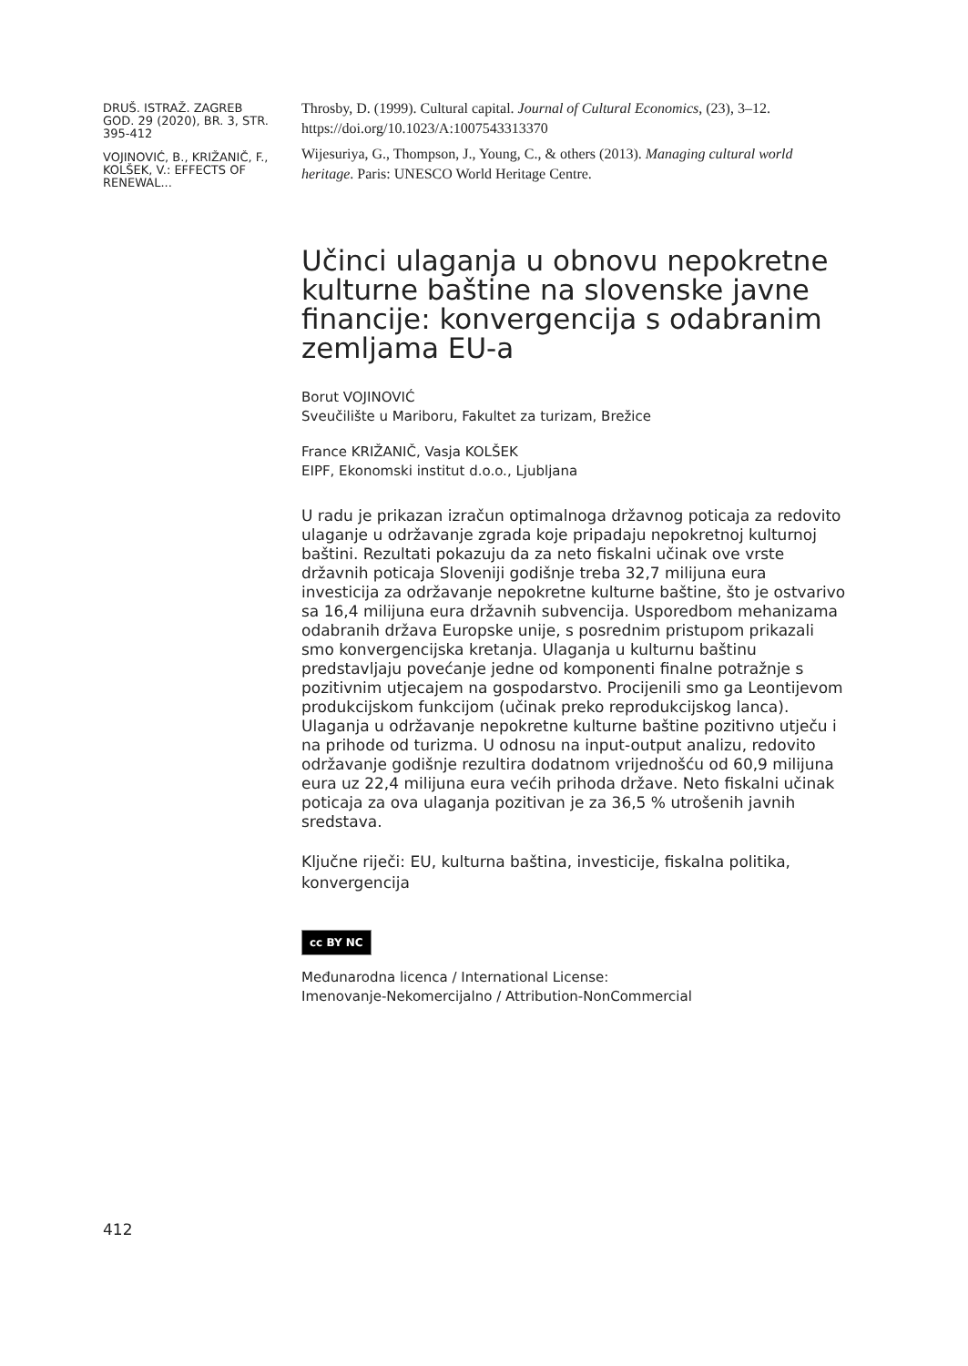DRUŠ. ISTRAŽ. ZAGREB GOD. 29 (2020), BR. 3, STR. 395-412
VOJINOVIĆ, B., KRIŽANIČ, F., KOLŠEK, V.: EFFECTS OF RENEWAL...
Throsby, D. (1999). Cultural capital. Journal of Cultural Economics, (23), 3–12. https://doi.org/10.1023/A:1007543313370
Wijesuriya, G., Thompson, J., Young, C., & others (2013). Managing cultural world heritage. Paris: UNESCO World Heritage Centre.
Učinci ulaganja u obnovu nepokretne kulturne baštine na slovenske javne financije: konvergencija s odabranim zemljama EU-a
Borut VOJINOVIĆ
Sveučilište u Mariboru, Fakultet za turizam, Brežice
France KRIŽANIČ, Vasja KOLŠEK
EIPF, Ekonomski institut d.o.o., Ljubljana
U radu je prikazan izračun optimalnoga državnog poticaja za redovito ulaganje u održavanje zgrada koje pripadaju nepokretnoj kulturnoj baštini. Rezultati pokazuju da za neto fiskalni učinak ove vrste državnih poticaja Sloveniji godišnje treba 32,7 milijuna eura investicija za održavanje nepokretne kulturne baštine, što je ostvarivo sa 16,4 milijuna eura državnih subvencija. Usporedbom mehanizama odabranih država Europske unije, s posrednim pristupom prikazali smo konvergencijska kretanja. Ulaganja u kulturnu baštinu predstavljaju povećanje jedne od komponenti finalne potražnje s pozitivnim utjecajem na gospodarstvo. Procijenili smo ga Leontijevom produkcijskom funkcijom (učinak preko reprodukcijskog lanca). Ulaganja u održavanje nepokretne kulturne baštine pozitivno utječu i na prihode od turizma. U odnosu na input-output analizu, redovito održavanje godišnje rezultira dodatnom vrijednošću od 60,9 milijuna eura uz 22,4 milijuna eura većih prihoda države. Neto fiskalni učinak poticaja za ova ulaganja pozitivan je za 36,5 % utrošenih javnih sredstava.
Ključne riječi: EU, kulturna baština, investicije, fiskalna politika, konvergencija
cc BY NC
Međunarodna licenca / International License:
Imenovanje-Nekomercijalno / Attribution-NonCommercial
412